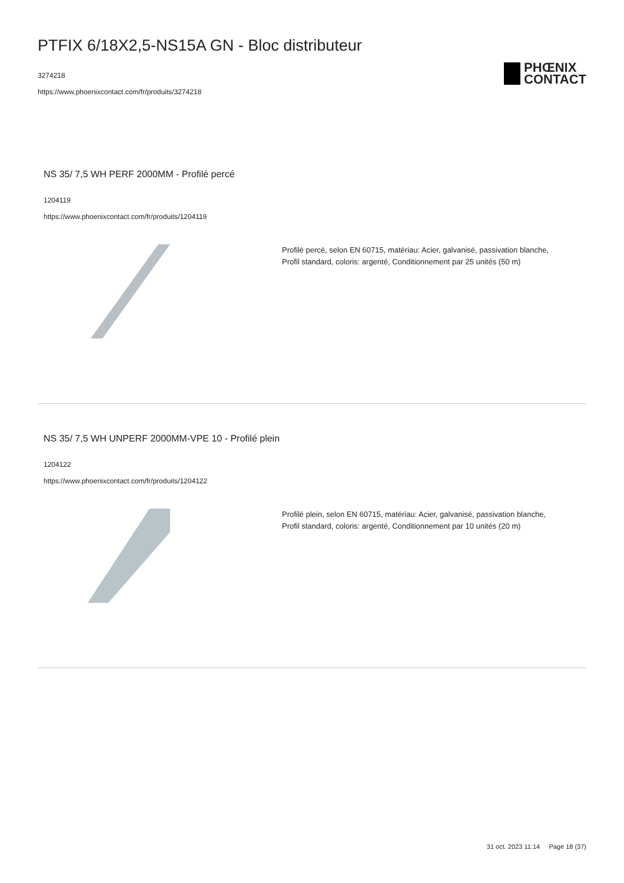PTFIX 6/18X2,5-NS15A GN - Bloc distributeur
3274218
https://www.phoenixcontact.com/fr/produits/3274218
PHŒNIX
CONTACT
NS 35/ 7,5 WH PERF 2000MM - Profilé percé
1204119
https://www.phoenixcontact.com/fr/produits/1204119
Profilé percé, selon EN 60715, matériau: Acier, galvanisé, passivation blanche,
Profil standard, coloris: argenté, Conditionnement par 25 unités (50 m)
NS 35/ 7,5 WH UNPERF 2000MM-VPE 10 - Profilé plein
1204122
https://www.phoenixcontact.com/fr/produits/1204122
Profilé plein, selon EN 60715, matériau: Acier, galvanisé, passivation blanche,
Profil standard, coloris: argenté, Conditionnement par 10 unités (20 m)
31 oct. 2023 11:14 Page 18 (37)